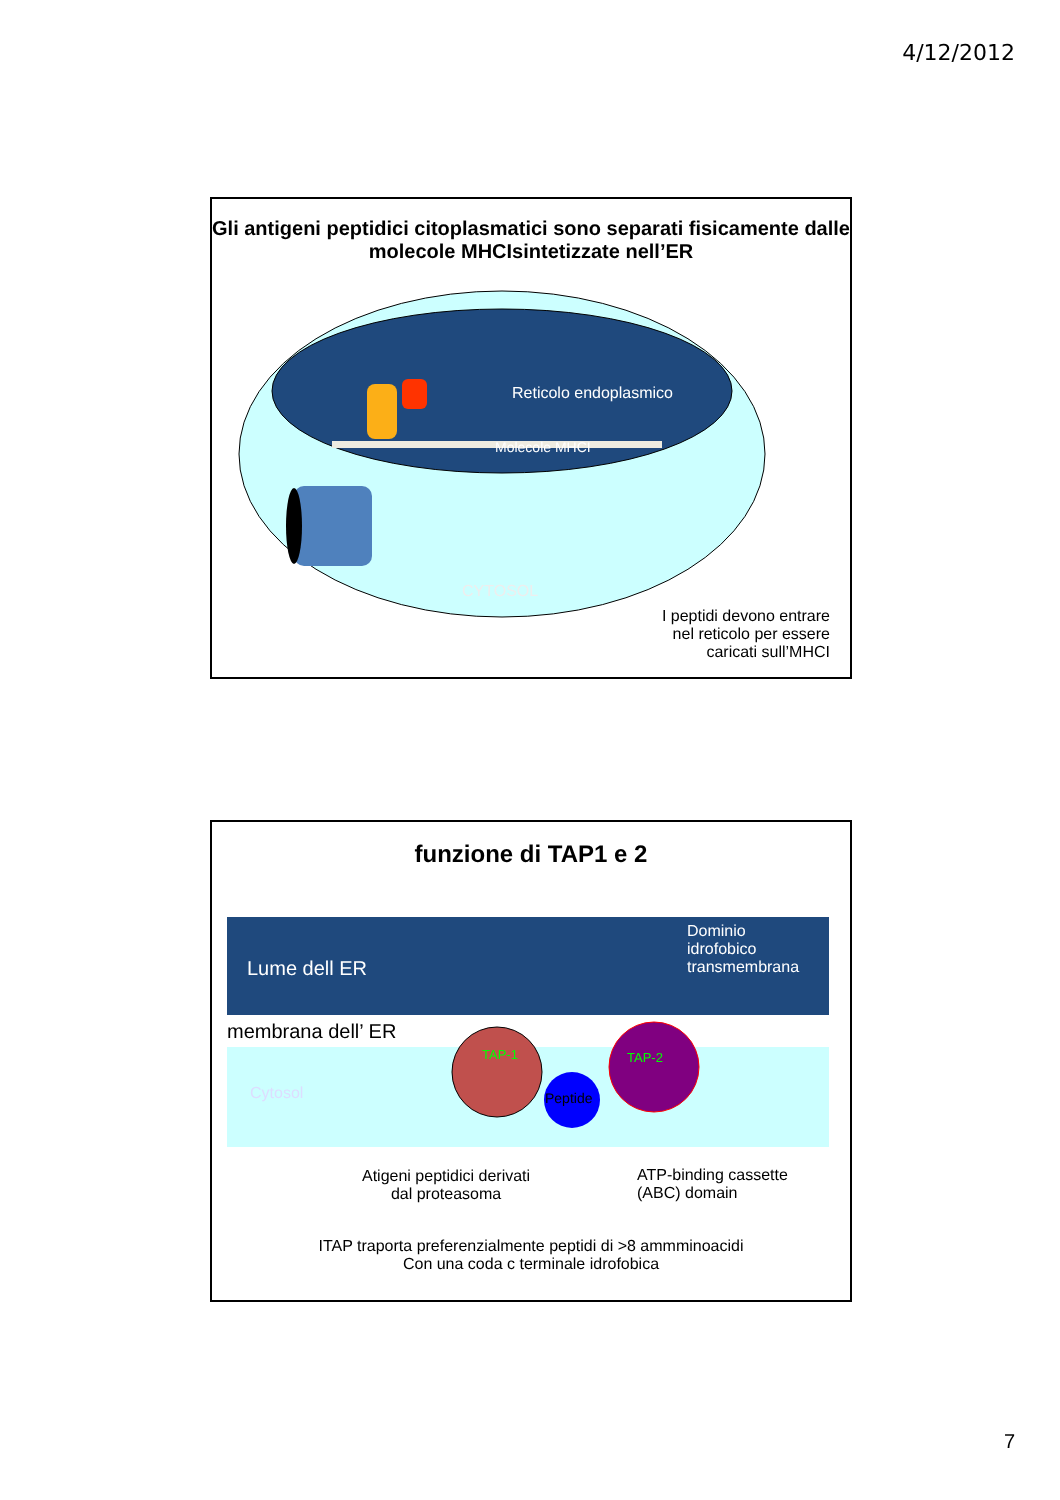4/12/2012
Gli antigeni peptidici citoplasmatici sono separati fisicamente dalle molecole MHCIsintetizzate nell’ER
Reticolo endoplasmico
Molecole MHCI
CYTOSOL
I peptidi devono entrare
nel reticolo per essere
caricati sull’MHCI
funzione di TAP1 e 2
Lume dell ER
Dominio
idrofobico
transmembrana
membrana dell’ ER
Cytosol
TAP-1 TAP-2
Peptide
Atigeni peptidici derivati
dal proteasoma
ATP-binding cassette
(ABC) domain
ITAP traporta preferenzialmente peptidi di >8 ammminoacidi
Con una coda c terminale idrofobica
7